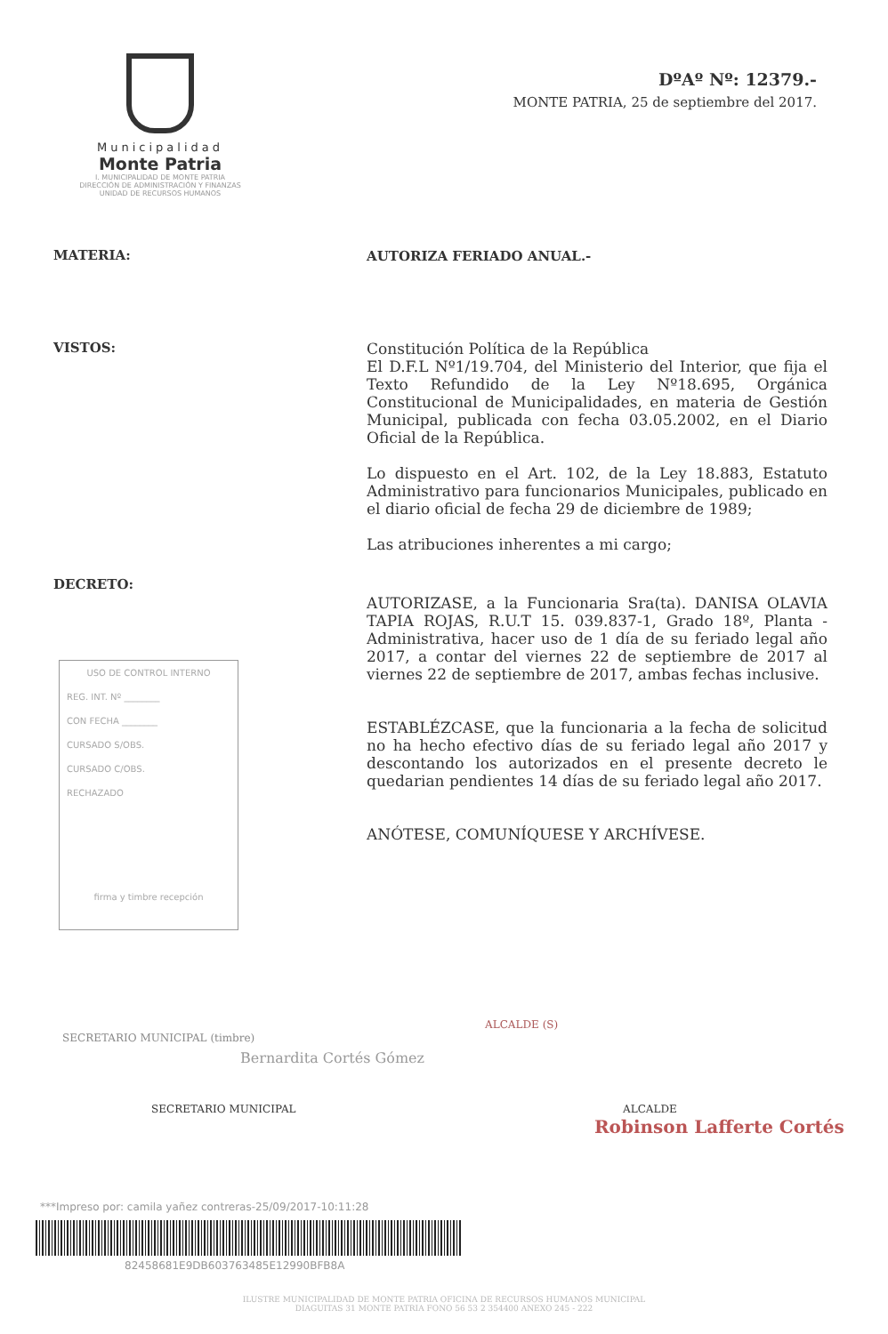Municipalidad
Monte Patria
I. MUNICIPALIDAD DE MONTE PATRIA
DIRECCIÓN DE ADMINISTRACIÓN Y FINANZAS
UNIDAD DE RECURSOS HUMANOS
DºAº Nº: 12379.-
MONTE PATRIA, 25 de septiembre del 2017.
MATERIA:
AUTORIZA FERIADO ANUAL.-
VISTOS:
Constitución Política de la República
El D.F.L Nº1/19.704, del Ministerio del Interior, que fija el Texto Refundido de la Ley Nº18.695, Orgánica Constitucional de Municipalidades, en materia de Gestión Municipal, publicada con fecha 03.05.2002, en el Diario Oficial de la República.
Lo dispuesto en el Art. 102, de la Ley 18.883, Estatuto Administrativo para funcionarios Municipales, publicado en el diario oficial de fecha 29 de diciembre de 1989;
Las atribuciones inherentes a mi cargo;
DECRETO:
AUTORIZASE, a la Funcionaria Sra(ta). DANISA OLAVIA TAPIA ROJAS, R.U.T 15. 039.837-1, Grado 18º, Planta - Administrativa, hacer uso de 1 día de su feriado legal año 2017, a contar del viernes 22 de septiembre de 2017 al viernes 22 de septiembre de 2017, ambas fechas inclusive.
ESTABLÉZCASE, que la funcionaria a la fecha de solicitud no ha hecho efectivo días de su feriado legal año 2017 y descontando los autorizados en el presente decreto le quedarian pendientes 14 días de su feriado legal año 2017.
ANÓTESE, COMUNÍQUESE Y ARCHÍVESE.
USO DE CONTROL INTERNO
REG. INT. Nº ________
CON FECHA ________
CURSADO S/OBS.
CURSADO C/OBS.
RECHAZADO
firma y timbre recepción
SECRETARIO MUNICIPAL (timbre)
Bernardita Cortés Gómez
SECRETARIO MUNICIPAL
ALCALDE (S)
ALCALDE
Robinson Lafferte Cortés
***Impreso por: camila yañez contreras-25/09/2017-10:11:28
82458681E9DB603763485E12990BFB8A
ILUSTRE MUNICIPALIDAD DE MONTE PATRIA OFICINA DE RECURSOS HUMANOS MUNICIPAL
DIAGUITAS 31 MONTE PATRIA FONO 56 53 2 354400 ANEXO 245 - 222